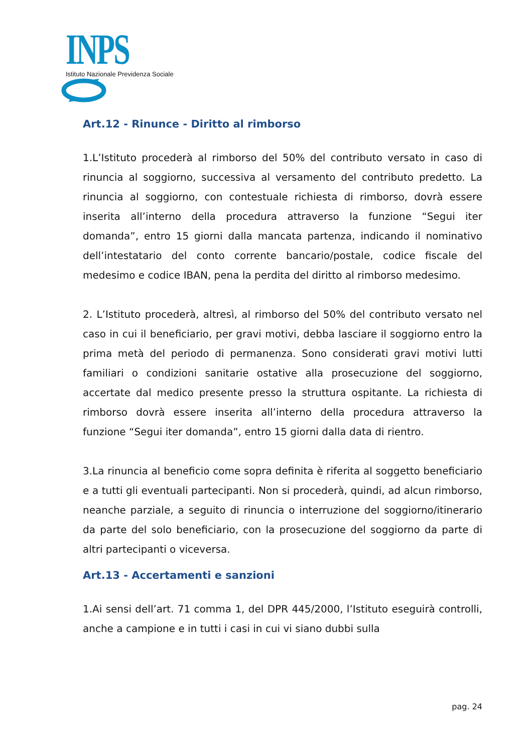INPS
Istituto Nazionale Previdenza Sociale
Art.12 - Rinunce - Diritto al rimborso
1.L’Istituto procederà al rimborso del 50% del contributo versato in caso di rinuncia al soggiorno, successiva al versamento del contributo predetto. La rinuncia al soggiorno, con contestuale richiesta di rimborso, dovrà essere inserita all’interno della procedura attraverso la funzione “Segui iter domanda”, entro 15 giorni dalla mancata partenza, indicando il nominativo dell’intestatario del conto corrente bancario/postale, codice fiscale del medesimo e codice IBAN, pena la perdita del diritto al rimborso medesimo.
2. L’Istituto procederà, altresì, al rimborso del 50% del contributo versato nel caso in cui il beneficiario, per gravi motivi, debba lasciare il soggiorno entro la prima metà del periodo di permanenza. Sono considerati gravi motivi lutti familiari o condizioni sanitarie ostative alla prosecuzione del soggiorno, accertate dal medico presente presso la struttura ospitante. La richiesta di rimborso dovrà essere inserita all’interno della procedura attraverso la funzione “Segui iter domanda”, entro 15 giorni dalla data di rientro.
3.La rinuncia al beneficio come sopra definita è riferita al soggetto beneficiario e a tutti gli eventuali partecipanti. Non si procederà, quindi, ad alcun rimborso, neanche parziale, a seguito di rinuncia o interruzione del soggiorno/itinerario da parte del solo beneficiario, con la prosecuzione del soggiorno da parte di altri partecipanti o viceversa.
Art.13 - Accertamenti e sanzioni
1.Ai sensi dell’art. 71 comma 1, del DPR 445/2000, l’Istituto eseguirà controlli, anche a campione e in tutti i casi in cui vi siano dubbi sulla
pag. 24